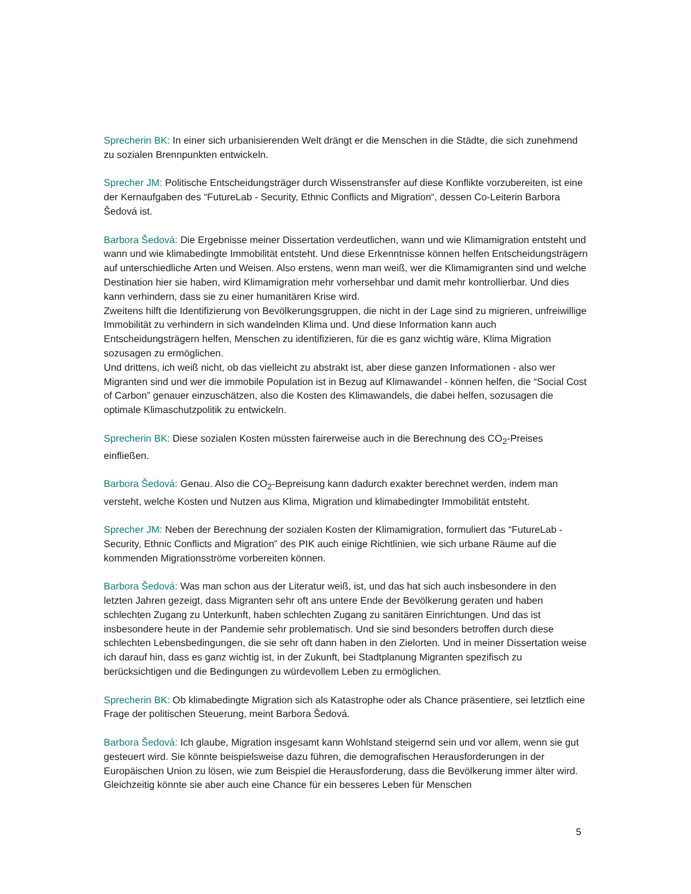Sprecherin BK: In einer sich urbanisierenden Welt drängt er die Menschen in die Städte, die sich zunehmend zu sozialen Brennpunkten entwickeln.
Sprecher JM: Politische Entscheidungsträger durch Wissenstransfer auf diese Konflikte vorzubereiten, ist eine der Kernaufgaben des “FutureLab - Security, Ethnic Conflicts and Migration“, dessen Co-Leiterin Barbora Šedová ist.
Barbora Šedová: Die Ergebnisse meiner Dissertation verdeutlichen, wann und wie Klimamigration entsteht und wann und wie klimabedingte Immobilität entsteht. Und diese Erkenntnisse können helfen Entscheidungsträgern auf unterschiedliche Arten und Weisen. Also erstens, wenn man weiß, wer die Klimamigranten sind und welche Destination hier sie haben, wird Klimamigration mehr vorhersehbar und damit mehr kontrollierbar. Und dies kann verhindern, dass sie zu einer humanitären Krise wird.
Zweitens hilft die Identifizierung von Bevölkerungsgruppen, die nicht in der Lage sind zu migrieren, unfreiwillige Immobilität zu verhindern in sich wandelnden Klima und. Und diese Information kann auch Entscheidungsträgern helfen, Menschen zu identifizieren, für die es ganz wichtig wäre, Klima Migration sozusagen zu ermöglichen.
Und drittens, ich weiß nicht, ob das vielleicht zu abstrakt ist, aber diese ganzen Informationen - also wer Migranten sind und wer die immobile Population ist in Bezug auf Klimawandel - können helfen, die “Social Cost of Carbon” genauer einzuschätzen, also die Kosten des Klimawandels, die dabei helfen, sozusagen die optimale Klimaschutzpolitik zu entwickeln.
Sprecherin BK: Diese sozialen Kosten müssten fairerweise auch in die Berechnung des CO<sub>2</sub>-Preises einfließen.
Barbora Šedová: Genau. Also die CO<sub>2</sub>-Bepreisung kann dadurch exakter berechnet werden, indem man versteht, welche Kosten und Nutzen aus Klima, Migration und klimabedingter Immobilität entsteht.
Sprecher JM: Neben der Berechnung der sozialen Kosten der Klimamigration, formuliert das “FutureLab - Security, Ethnic Conflicts and Migration” des PIK auch einige Richtlinien, wie sich urbane Räume auf die kommenden Migrationsströme vorbereiten können.
Barbora Šedová: Was man schon aus der Literatur weiß, ist, und das hat sich auch insbesondere in den letzten Jahren gezeigt, dass Migranten sehr oft ans untere Ende der Bevölkerung geraten und haben schlechten Zugang zu Unterkunft, haben schlechten Zugang zu sanitären Einrichtungen. Und das ist insbesondere heute in der Pandemie sehr problematisch. Und sie sind besonders betroffen durch diese schlechten Lebensbedingungen, die sie sehr oft dann haben in den Zielorten. Und in meiner Dissertation weise ich darauf hin, dass es ganz wichtig ist, in der Zukunft, bei Stadtplanung Migranten spezifisch zu berücksichtigen und die Bedingungen zu würdevollem Leben zu ermöglichen.
Sprecherin BK: Ob klimabedingte Migration sich als Katastrophe oder als Chance präsentiere, sei letztlich eine Frage der politischen Steuerung, meint Barbora Šedová.
Barbora Šedová: Ich glaube, Migration insgesamt kann Wohlstand steigernd sein und vor allem, wenn sie gut gesteuert wird. Sie könnte beispielsweise dazu führen, die demografischen Herausforderungen in der Europäischen Union zu lösen, wie zum Beispiel die Herausforderung, dass die Bevölkerung immer älter wird. Gleichzeitig könnte sie aber auch eine Chance für ein besseres Leben für Menschen
5